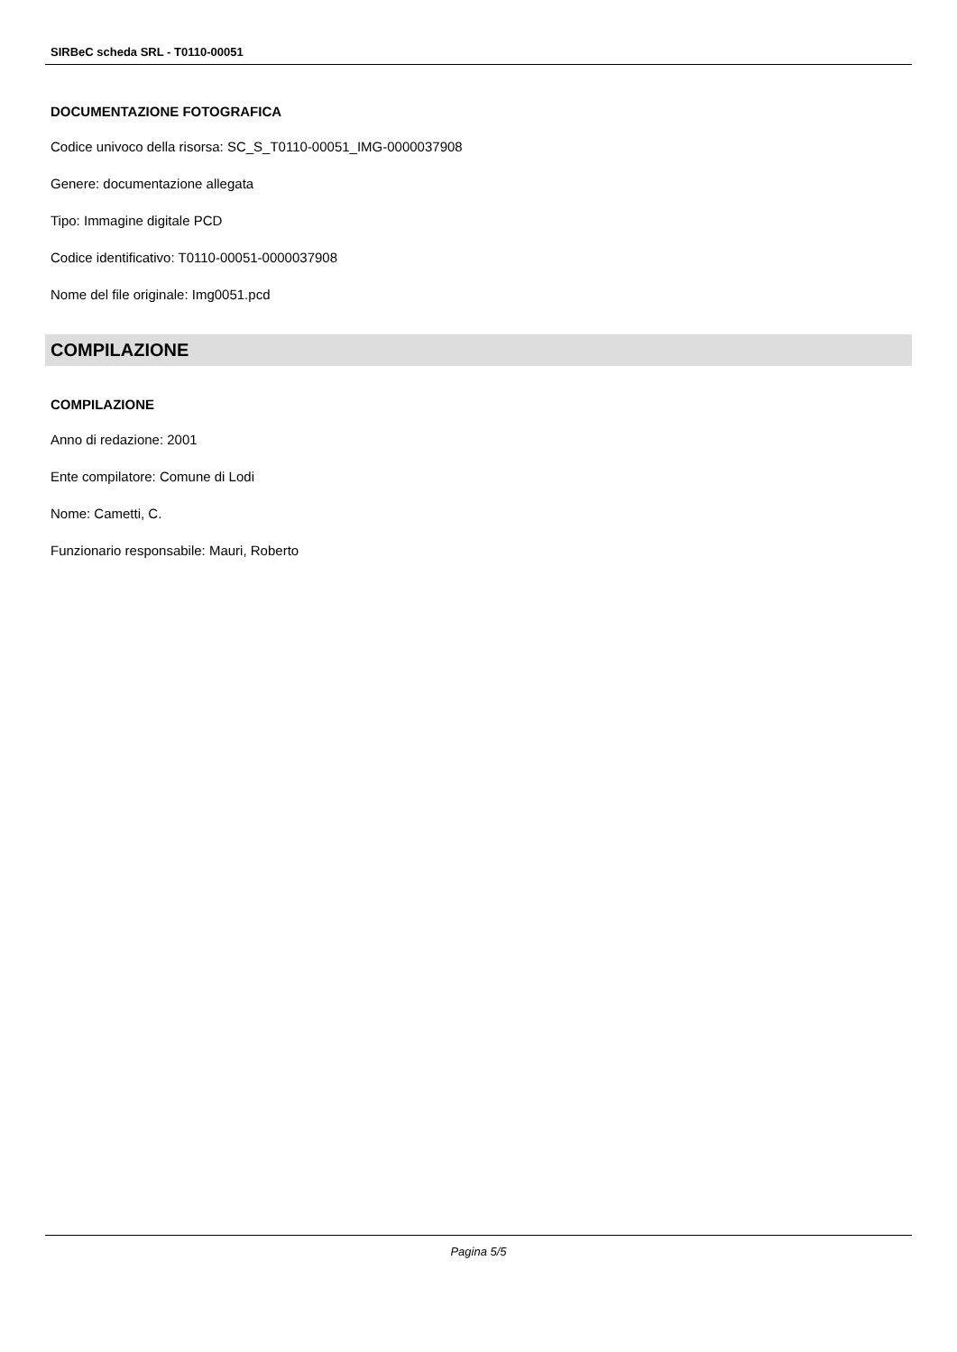SIRBeC scheda SRL - T0110-00051
DOCUMENTAZIONE FOTOGRAFICA
Codice univoco della risorsa: SC_S_T0110-00051_IMG-0000037908
Genere: documentazione allegata
Tipo: Immagine digitale PCD
Codice identificativo: T0110-00051-0000037908
Nome del file originale: Img0051.pcd
COMPILAZIONE
COMPILAZIONE
Anno di redazione: 2001
Ente compilatore: Comune di Lodi
Nome: Cametti, C.
Funzionario responsabile: Mauri, Roberto
Pagina 5/5